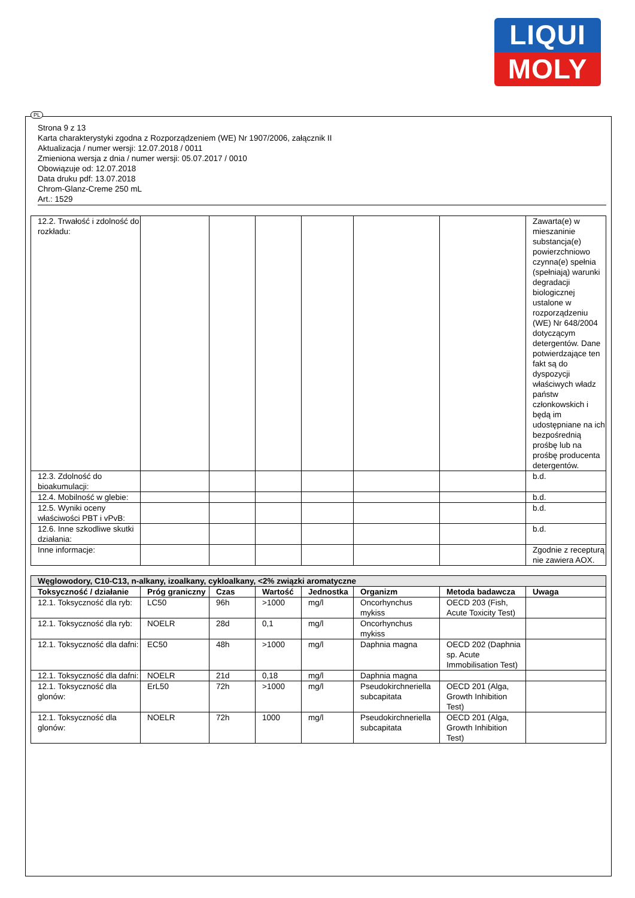LIQUI
MOLY
PL
Strona 9 z 13
Karta charakterystyki zgodna z Rozporządzeniem (WE) Nr 1907/2006, załącznik II
Aktualizacja / numer wersji: 12.07.2018 / 0011
Zmieniona wersja z dnia / numer wersji: 05.07.2017 / 0010
Obowiązuje od: 12.07.2018
Data druku pdf: 13.07.2018
Chrom-Glanz-Creme 250 mL
Art.: 1529
| 12.2. Trwałość i zdolność do rozkładu: | | | | | | | Zawarta(e) w mieszaninie substancja(e) powierzchniowo czynna(e) spełnia (spełniają) warunki degradacji biologicznej ustalone w rozporządzeniu (WE) Nr 648/2004 dotyczącym detergentów. Dane potwierdzające ten fakt są do dyspozycji właściwych władz państw członkowskich i będą im udostępniane na ich bezpośrednią prośbę lub na prośbę producenta detergentów. |
| 12.3. Zdolność do bioakumulacji: | | | | | | | b.d. |
| 12.4. Mobilność w glebie: | | | | | | | b.d. |
| 12.5. Wyniki oceny właściwości PBT i vPvB: | | | | | | | b.d. |
| 12.6. Inne szkodliwe skutki działania: | | | | | | | b.d. |
| Inne informacje: | | | | | | | Zgodnie z recepturą nie zawiera AOX. |
| Węglowodory, C10-C13, n-alkany, izoalkany, cykloalkany, <2% związki aromatyczne | | | | | | | |
| Toksyczność / działanie | Próg graniczny | Czas | Wartość | Jednostka | Organizm | Metoda badawcza | Uwaga |
| 12.1. Toksyczność dla ryb: | LC50 | 96h | >1000 | mg/l | Oncorhynchus mykiss | OECD 203 (Fish, Acute Toxicity Test) | |
| 12.1. Toksyczność dla ryb: | NOELR | 28d | 0,1 | mg/l | Oncorhynchus mykiss | | |
| 12.1. Toksyczność dla dafni: | EC50 | 48h | >1000 | mg/l | Daphnia magna | OECD 202 (Daphnia sp. Acute Immobilisation Test) | |
| 12.1. Toksyczność dla dafni: | NOELR | 21d | 0,18 | mg/l | Daphnia magna | | |
| 12.1. Toksyczność dla glonów: | ErL50 | 72h | >1000 | mg/l | Pseudokirchneriella subcapitata | OECD 201 (Alga, Growth Inhibition Test) | |
| 12.1. Toksyczność dla glonów: | NOELR | 72h | 1000 | mg/l | Pseudokirchneriella subcapitata | OECD 201 (Alga, Growth Inhibition Test) | |